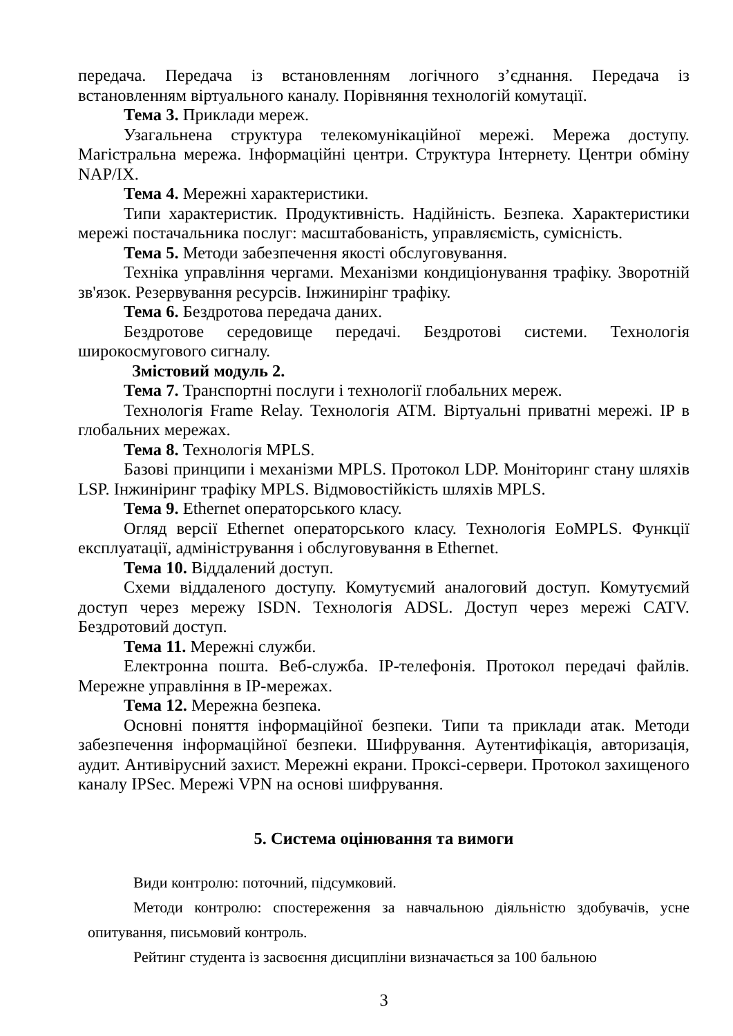передача. Передача із встановленням логічного з’єднання. Передача із встановленням віртуального каналу. Порівняння технологій комутації.
Тема 3. Приклади мереж.
Узагальнена структура телекомунікаційної мережі. Мережа доступу. Магістральна мережа. Інформаційні центри. Структура Інтернету. Центри обміну NAP/IX.
Тема 4. Мережні характеристики.
Типи характеристик. Продуктивність. Надійність. Безпека. Характеристики мережі постачальника послуг: масштабованість, управляємість, сумісність.
Тема 5. Методи забезпечення якості обслуговування.
Техніка управління чергами. Механізми кондиціонування трафіку. Зворотній зв'язок. Резервування ресурсів. Інжинирінг трафіку.
Тема 6. Бездротова передача даних.
Бездротове середовище передачі. Бездротові системи. Технологія широкосмугового сигналу.
Змістовий модуль 2.
Тема 7. Транспортні послуги і технології глобальних мереж.
Технологія Frame Relay. Технологія ATM. Віртуальні приватні мережі. IP в глобальних мережах.
Тема 8. Технологія MPLS.
Базові принципи і механізми MPLS. Протокол LDP. Моніторинг стану шляхів LSP. Інжиніринг трафіку MPLS. Відмовостійкість шляхів MPLS.
Тема 9. Ethernet операторського класу.
Огляд версії Ethernet операторського класу. Технологія EoMPLS. Функції експлуатації, адміністрування і обслуговування в Ethernet.
Тема 10. Віддалений доступ.
Схеми віддаленого доступу. Комутуємий аналоговий доступ. Комутуємий доступ через мережу ISDN. Технологія ADSL. Доступ через мережі CATV. Бездротовий доступ.
Тема 11. Мережні служби.
Електронна пошта. Веб-служба. IP-телефонія. Протокол передачі файлів. Мережне управління в IP-мережах.
Тема 12. Мережна безпека.
Основні поняття інформаційної безпеки. Типи та приклади атак. Методи забезпечення інформаційної безпеки. Шифрування. Аутентифікація, авторизація, аудит. Антивірусний захист. Мережні екрани. Проксі-сервери. Протокол захищеного каналу IPSec. Мережі VPN на основі шифрування.
5. Система оцінювання та вимоги
Види контролю: поточний, підсумковий.
Методи контролю: спостереження за навчальною діяльністю здобувачів, усне опитування, письмовий контроль.
Рейтинг студента із засвоєння дисципліни визначається за 100 бальною
3